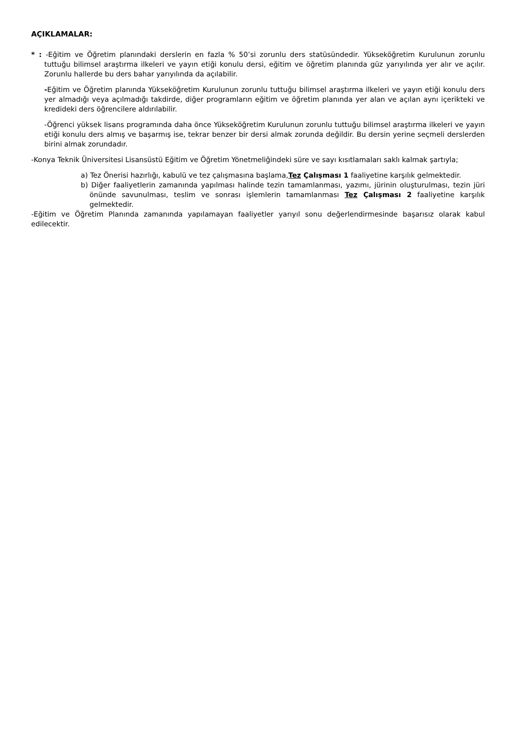AÇIKLAMALAR:
* : -Eğitim ve Öğretim planındaki derslerin en fazla % 50’si zorunlu ders statüsündedir. Yükseköğretim Kurulunun zorunlu tuttuğu bilimsel araştırma ilkeleri ve yayın etiği konulu dersi, eğitim ve öğretim planında güz yarıyılında yer alır ve açılır. Zorunlu hallerde bu ders bahar yarıyılında da açılabilir.
-Eğitim ve Öğretim planında Yükseköğretim Kurulunun zorunlu tuttuğu bilimsel araştırma ilkeleri ve yayın etiği konulu ders yer almadığı veya açılmadığı takdirde, diğer programların eğitim ve öğretim planında yer alan ve açılan aynı içerikteki ve kredideki ders öğrencilere aldırılabilir.
-Öğrenci yüksek lisans programında daha önce Yükseköğretim Kurulunun zorunlu tuttuğu bilimsel araştırma ilkeleri ve yayın etiği konulu ders almış ve başarmış ise, tekrar benzer bir dersi almak zorunda değildir. Bu dersin yerine seçmeli derslerden birini almak zorundadır.
-Konya Teknik Üniversitesi Lisansüstü Eğitim ve Öğretim Yönetmeliğindeki süre ve sayı kısıtlamaları saklı kalmak şartıyla;
a) Tez Önerisi hazırlığı, kabulü ve tez çalışmasına başlama,Tez Çalışması 1 faaliyetine karşılık gelmektedir.
b) Diğer faaliyetlerin zamanında yapılması halinde tezin tamamlanması, yazımı, jürinin oluşturulması, tezin jüri önünde savunulması, teslim ve sonrası işlemlerin tamamlanması Tez Çalışması 2 faaliyetine karşılık gelmektedir.
-Eğitim ve Öğretim Planında zamanında yapılamayan faaliyetler yarıyıl sonu değerlendirmesinde başarısız olarak kabul edilecektir.